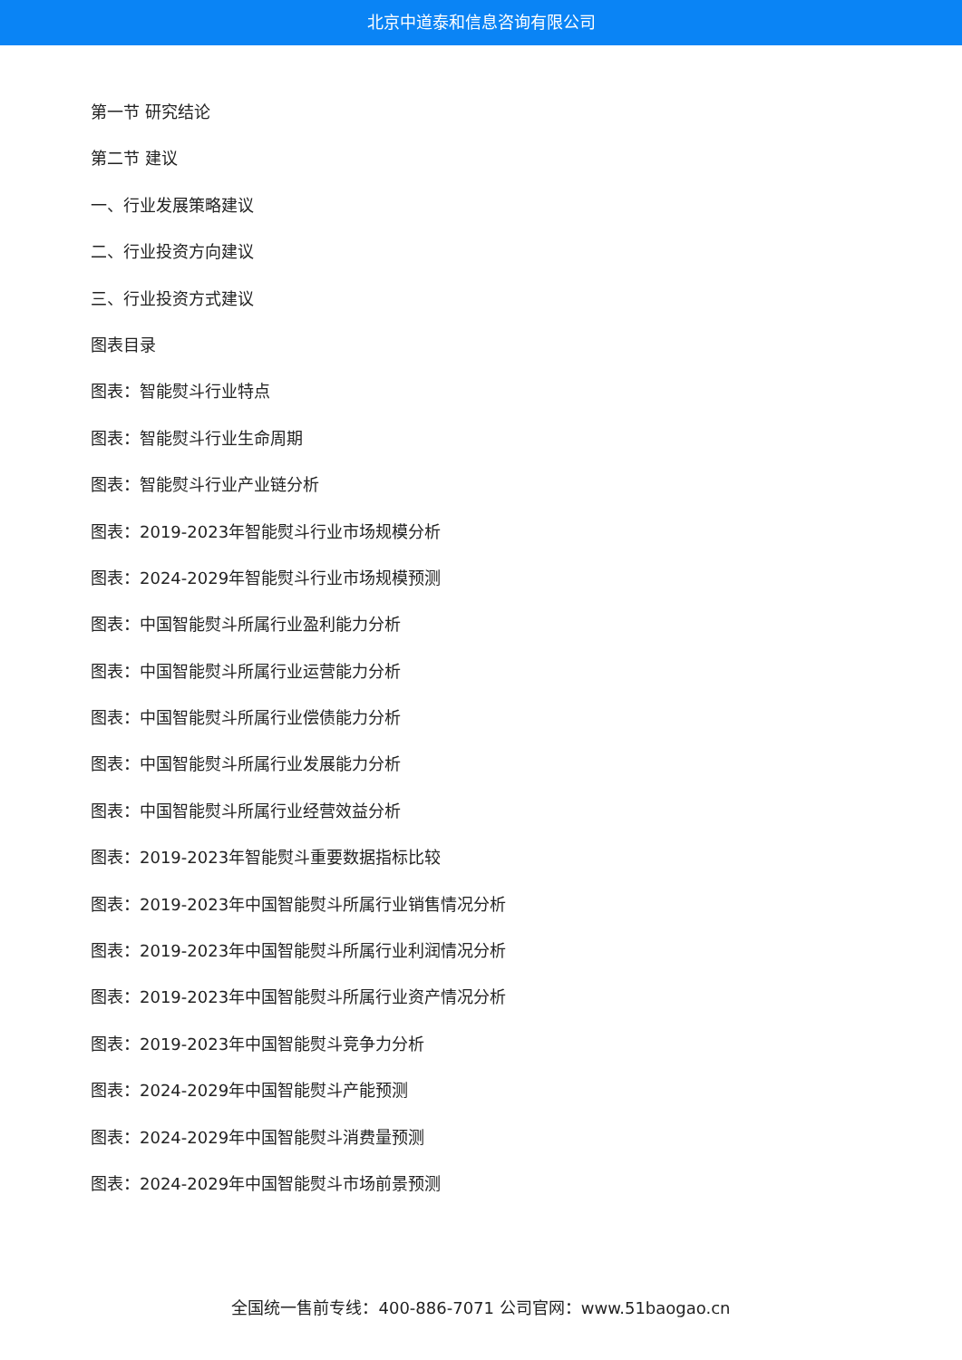北京中道泰和信息咨询有限公司
第一节 研究结论
第二节 建议
一、行业发展策略建议
二、行业投资方向建议
三、行业投资方式建议
图表目录
图表：智能熨斗行业特点
图表：智能熨斗行业生命周期
图表：智能熨斗行业产业链分析
图表：2019-2023年智能熨斗行业市场规模分析
图表：2024-2029年智能熨斗行业市场规模预测
图表：中国智能熨斗所属行业盈利能力分析
图表：中国智能熨斗所属行业运营能力分析
图表：中国智能熨斗所属行业偿债能力分析
图表：中国智能熨斗所属行业发展能力分析
图表：中国智能熨斗所属行业经营效益分析
图表：2019-2023年智能熨斗重要数据指标比较
图表：2019-2023年中国智能熨斗所属行业销售情况分析
图表：2019-2023年中国智能熨斗所属行业利润情况分析
图表：2019-2023年中国智能熨斗所属行业资产情况分析
图表：2019-2023年中国智能熨斗竞争力分析
图表：2024-2029年中国智能熨斗产能预测
图表：2024-2029年中国智能熨斗消费量预测
图表：2024-2029年中国智能熨斗市场前景预测
全国统一售前专线：400-886-7071 公司官网：www.51baogao.cn